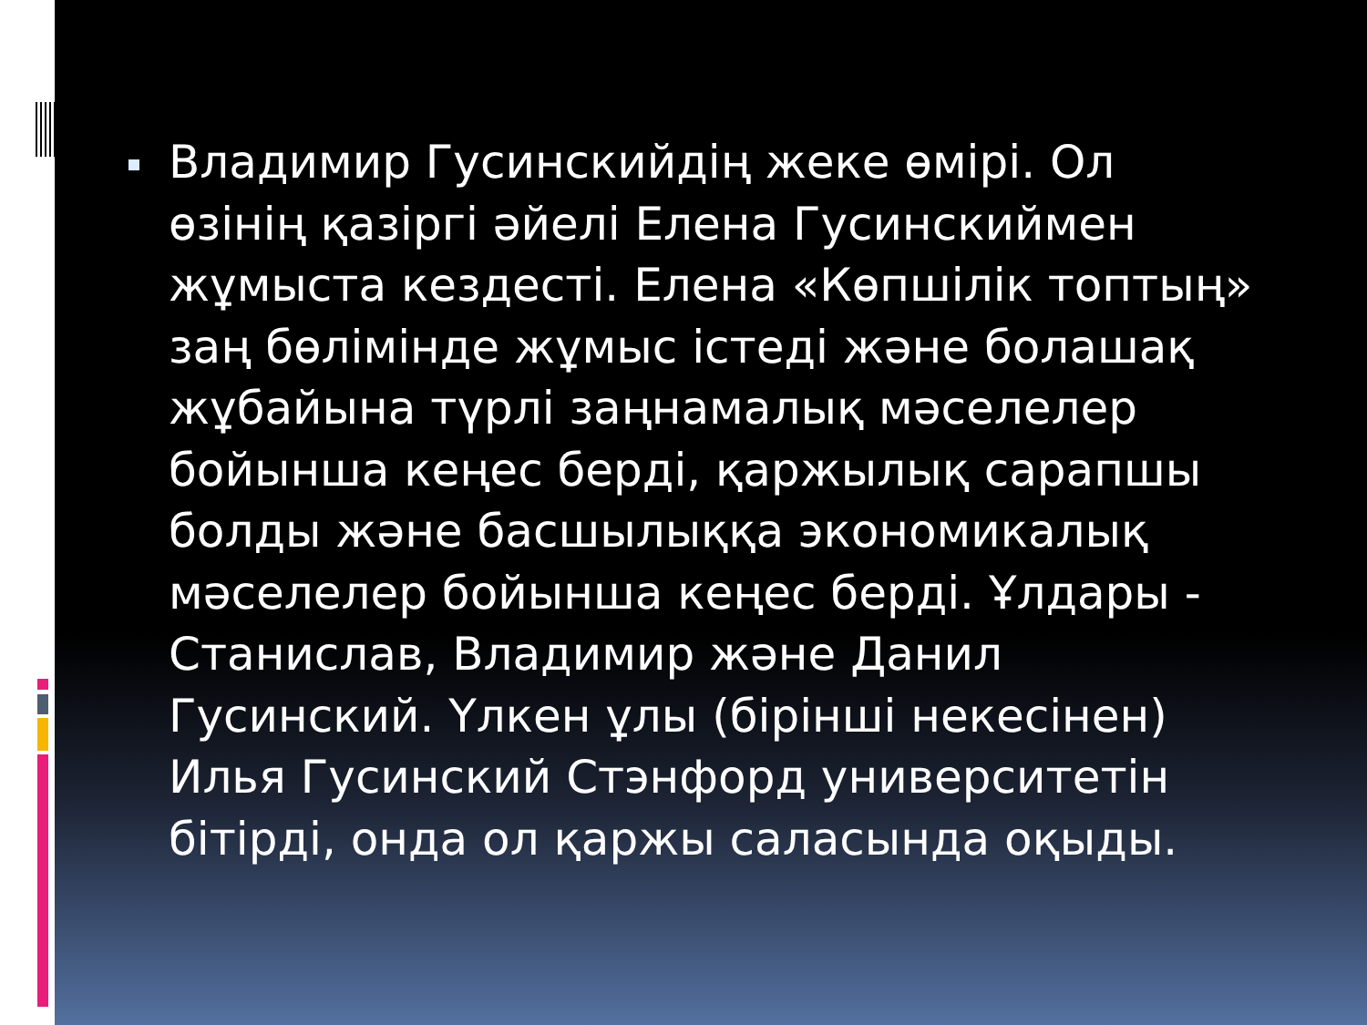Владимир Гусинскийдің жеке өмірі. Ол өзінің қазіргі әйелі Елена Гусинскиймен жұмыста кездесті. Елена «Көпшілік топтың» заң бөлімінде жұмыс істеді және болашақ жұбайына түрлі заңнамалық мәселелер бойынша кеңес берді, қаржылық сарапшы болды және басшылыққа экономикалық мәселелер бойынша кеңес берді. Ұлдары - Станислав, Владимир және Данил Гусинский. Үлкен ұлы (бірінші некесінен) Илья Гусинский Стэнфорд университетін бітірді, онда ол қаржы саласында оқыды.